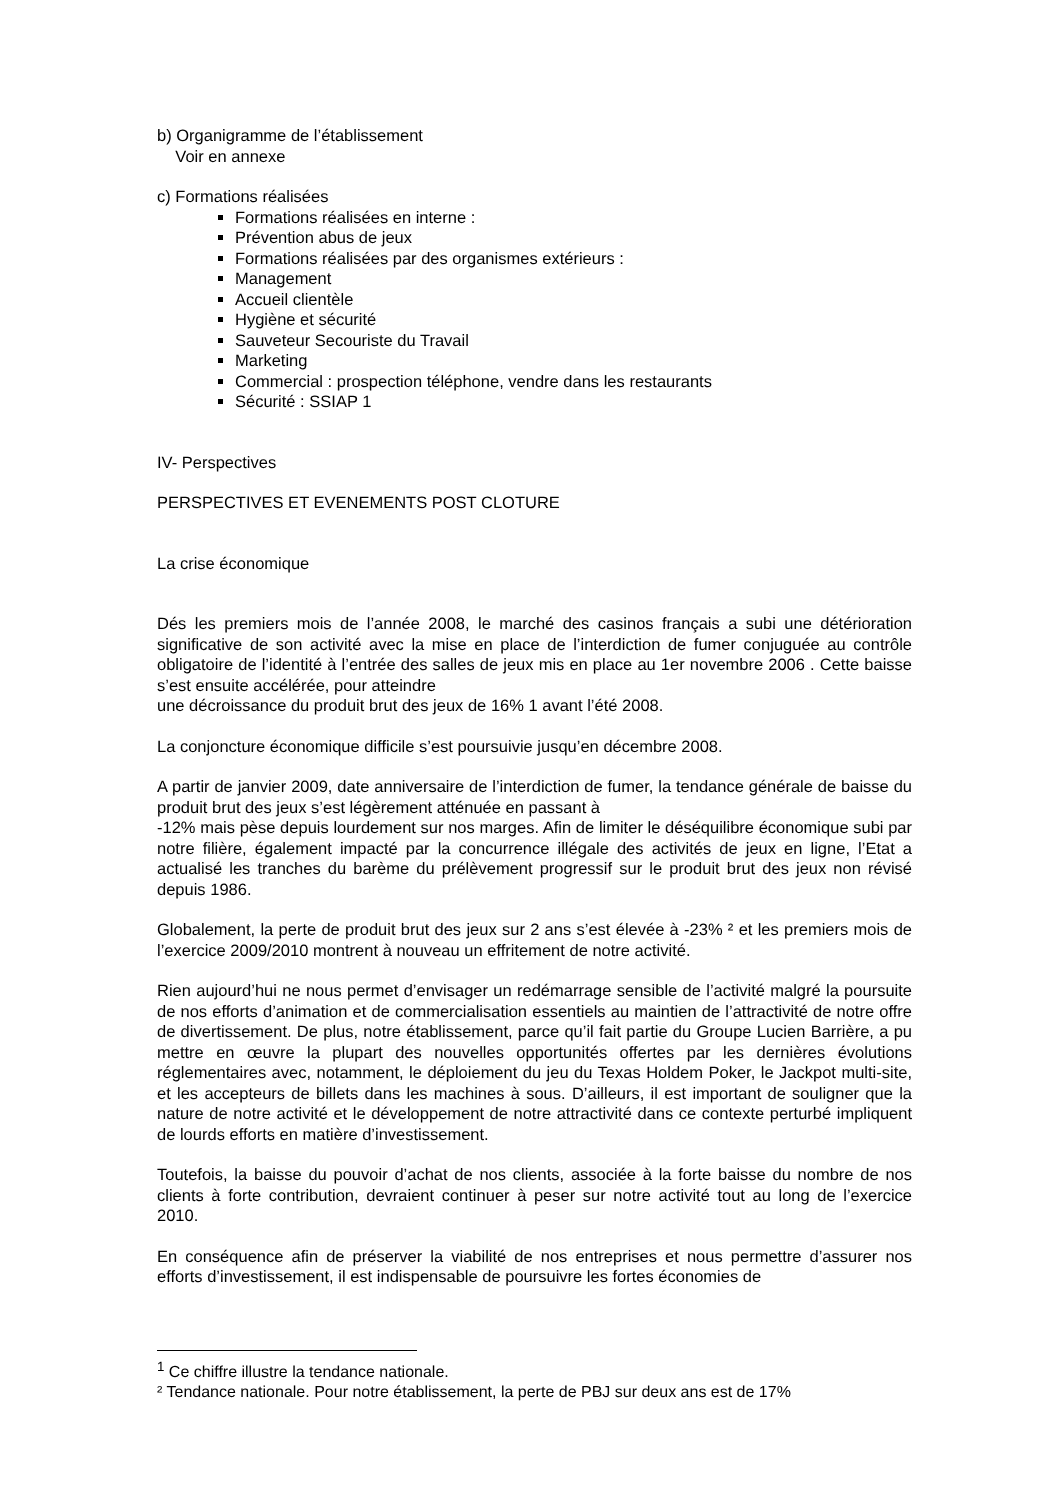b) Organigramme de l’établissement
Voir en annexe
c) Formations réalisées
Formations réalisées en interne :
Prévention abus de jeux
Formations réalisées par des organismes extérieurs :
Management
Accueil clientèle
Hygiène et sécurité
Sauveteur Secouriste du Travail
Marketing
Commercial : prospection téléphone, vendre dans les restaurants
Sécurité : SSIAP 1
IV- Perspectives
PERSPECTIVES ET EVENEMENTS POST CLOTURE
La crise économique
Dés les premiers mois de l’année 2008, le marché des casinos français a subi une détérioration significative de son activité avec la mise en place de l’interdiction de fumer conjuguée au contrôle obligatoire de l’identité à l’entrée des salles de jeux mis en place au 1er novembre 2006 . Cette baisse s’est ensuite accélérée, pour atteindre
une décroissance du produit brut des jeux de 16% 1 avant l’été 2008.
La conjoncture économique difficile s’est poursuivie jusqu’en décembre 2008.
A partir de janvier 2009, date anniversaire de l’interdiction de fumer, la tendance générale de baisse du produit brut des jeux s’est légèrement atténuée en passant à
-12% mais pèse depuis lourdement sur nos marges. Afin de limiter le déséquilibre économique subi par notre filière, également impacté par la concurrence illégale des activités de jeux en ligne, l’Etat a actualisé les tranches du barème du prélèvement progressif sur le produit brut des jeux non révisé depuis 1986.
Globalement, la perte de produit brut des jeux sur 2 ans s’est élevée à -23% ² et les premiers mois de l’exercice 2009/2010 montrent à nouveau un effritement de notre activité.
Rien aujourd’hui ne nous permet d’envisager un redémarrage sensible de l’activité malgré la poursuite de nos efforts d’animation et de commercialisation essentiels au maintien de l’attractivité de notre offre de divertissement. De plus, notre établissement, parce qu’il fait partie du Groupe Lucien Barrière, a pu mettre en œuvre la plupart des nouvelles opportunités offertes par les dernières évolutions réglementaires avec, notamment, le déploiement du jeu du Texas Holdem Poker, le Jackpot multi-site, et les accepteurs de billets dans les machines à sous. D’ailleurs, il est important de souligner que la nature de notre activité et le développement de notre attractivité dans ce contexte perturbé impliquent de lourds efforts en matière d’investissement.
Toutefois, la baisse du pouvoir d’achat de nos clients, associée à la forte baisse du nombre de nos clients à forte contribution, devraient continuer à peser sur notre activité tout au long de l’exercice 2010.
En conséquence afin de préserver la viabilité de nos entreprises et nous permettre d’assurer nos efforts d’investissement, il est indispensable de poursuivre les fortes économies de
<sup>1</sup> Ce chiffre illustre la tendance nationale.
² Tendance nationale. Pour notre établissement, la perte de PBJ sur deux ans est de 17%